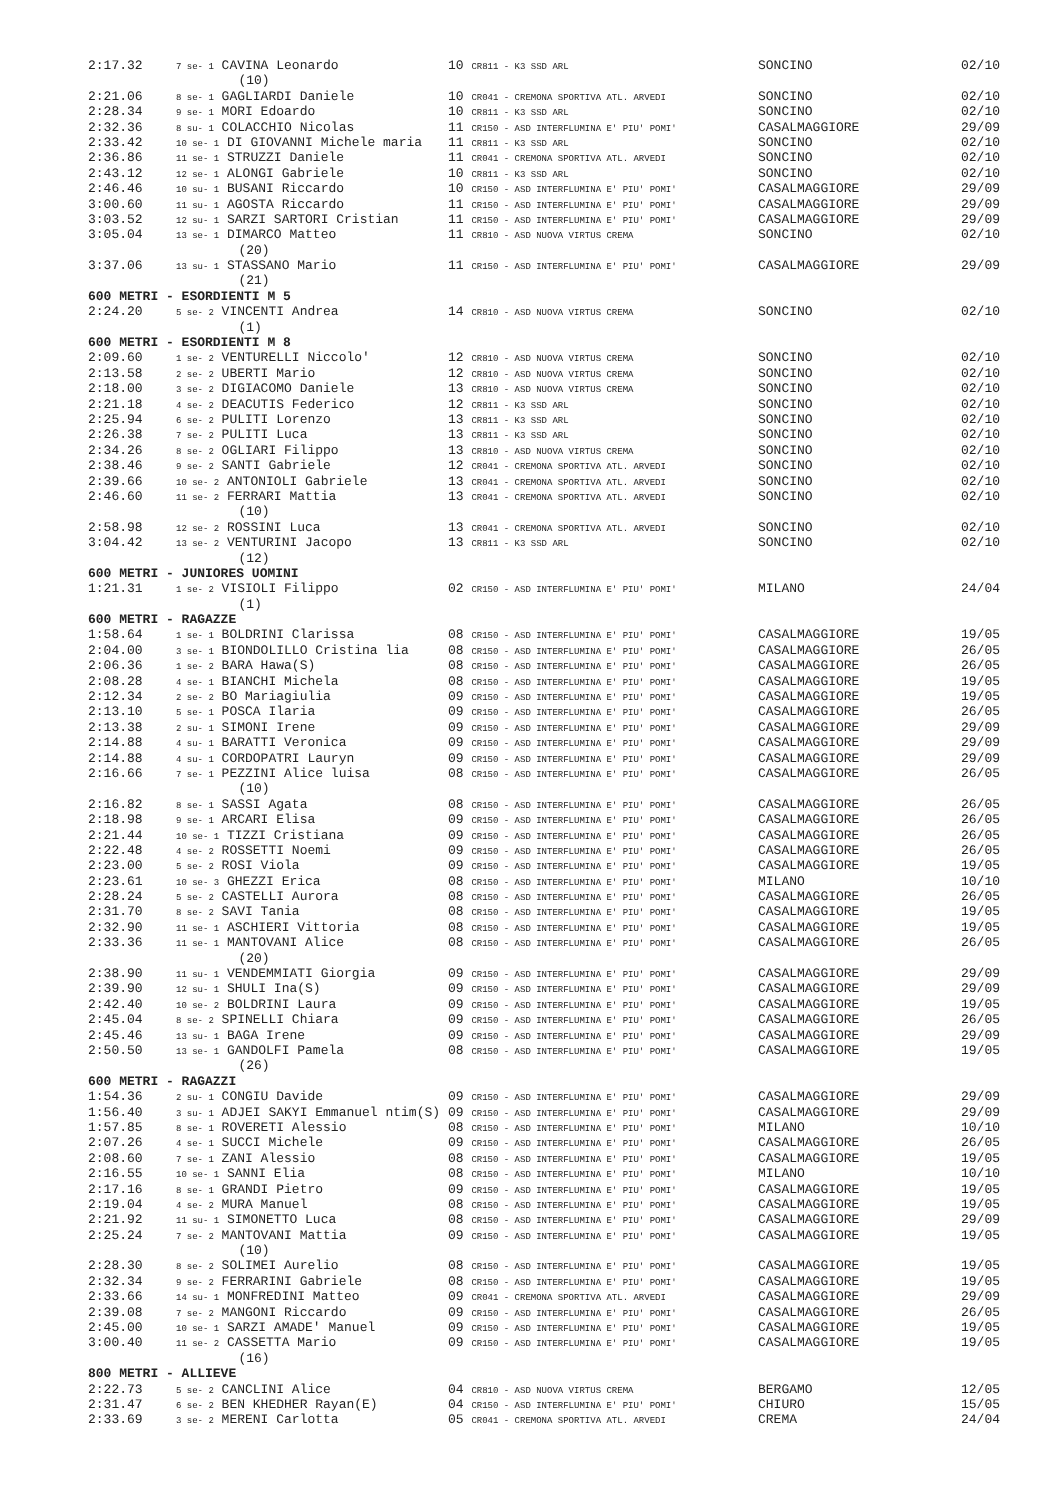| 2:17.32 | 7 se- 1 CAVINA Leonardo | 10 CR811 - K3 SSD ARL | SONCINO | 02/10 |
| | (10) | | | |
| 2:21.06 | 8 se- 1 GAGLIARDI Daniele | 10 CR041 - CREMONA SPORTIVA ATL. ARVEDI | SONCINO | 02/10 |
| 2:28.34 | 9 se- 1 MORI Edoardo | 10 CR811 - K3 SSD ARL | SONCINO | 02/10 |
| 2:32.36 | 8 su- 1 COLACCHIO Nicolas | 11 CR150 - ASD INTERFLUMINA E' PIU' POMI' | CASALMAGGIORE | 29/09 |
| 2:33.42 | 10 se- 1 DI GIOVANNI Michele maria | 11 CR811 - K3 SSD ARL | SONCINO | 02/10 |
| 2:36.86 | 11 se- 1 STRUZZI Daniele | 11 CR041 - CREMONA SPORTIVA ATL. ARVEDI | SONCINO | 02/10 |
| 2:43.12 | 12 se- 1 ALONGI Gabriele | 10 CR811 - K3 SSD ARL | SONCINO | 02/10 |
| 2:46.46 | 10 su- 1 BUSANI Riccardo | 10 CR150 - ASD INTERFLUMINA E' PIU' POMI' | CASALMAGGIORE | 29/09 |
| 3:00.60 | 11 su- 1 AGOSTA Riccardo | 11 CR150 - ASD INTERFLUMINA E' PIU' POMI' | CASALMAGGIORE | 29/09 |
| 3:03.52 | 12 su- 1 SARZI SARTORI Cristian | 11 CR150 - ASD INTERFLUMINA E' PIU' POMI' | CASALMAGGIORE | 29/09 |
| 3:05.04 | 13 se- 1 DIMARCO Matteo | 11 CR810 - ASD NUOVA VIRTUS CREMA | SONCINO | 02/10 |
| | (20) | | | |
| 3:37.06 | 13 su- 1 STASSANO Mario | 11 CR150 - ASD INTERFLUMINA E' PIU' POMI' | CASALMAGGIORE | 29/09 |
| | (21) | | | |
| 600 METRI - ESORDIENTI M 5 | | | | |
| 2:24.20 | 5 se- 2 VINCENTI Andrea | 14 CR810 - ASD NUOVA VIRTUS CREMA | SONCINO | 02/10 |
| | (1) | | | |
| 600 METRI - ESORDIENTI M 8 | | | | |
| 2:09.60 | 1 se- 2 VENTURELLI Niccolo' | 12 CR810 - ASD NUOVA VIRTUS CREMA | SONCINO | 02/10 |
| 2:13.58 | 2 se- 2 UBERTI Mario | 12 CR810 - ASD NUOVA VIRTUS CREMA | SONCINO | 02/10 |
| 2:18.00 | 3 se- 2 DIGIACOMO Daniele | 13 CR810 - ASD NUOVA VIRTUS CREMA | SONCINO | 02/10 |
| 2:21.18 | 4 se- 2 DEACUTIS Federico | 12 CR811 - K3 SSD ARL | SONCINO | 02/10 |
| 2:25.94 | 6 se- 2 PULITI Lorenzo | 13 CR811 - K3 SSD ARL | SONCINO | 02/10 |
| 2:26.38 | 7 se- 2 PULITI Luca | 13 CR811 - K3 SSD ARL | SONCINO | 02/10 |
| 2:34.26 | 8 se- 2 OGLIARI Filippo | 13 CR810 - ASD NUOVA VIRTUS CREMA | SONCINO | 02/10 |
| 2:38.46 | 9 se- 2 SANTI Gabriele | 12 CR041 - CREMONA SPORTIVA ATL. ARVEDI | SONCINO | 02/10 |
| 2:39.66 | 10 se- 2 ANTONIOLI Gabriele | 13 CR041 - CREMONA SPORTIVA ATL. ARVEDI | SONCINO | 02/10 |
| 2:46.60 | 11 se- 2 FERRARI Mattia | 13 CR041 - CREMONA SPORTIVA ATL. ARVEDI | SONCINO | 02/10 |
| | (10) | | | |
| 2:58.98 | 12 se- 2 ROSSINI Luca | 13 CR041 - CREMONA SPORTIVA ATL. ARVEDI | SONCINO | 02/10 |
| 3:04.42 | 13 se- 2 VENTURINI Jacopo | 13 CR811 - K3 SSD ARL | SONCINO | 02/10 |
| | (12) | | | |
| 600 METRI - JUNIORES UOMINI | | | | |
| 1:21.31 | 1 se- 2 VISIOLI Filippo | 02 CR150 - ASD INTERFLUMINA E' PIU' POMI' | MILANO | 24/04 |
| | (1) | | | |
| 600 METRI - RAGAZZE | | | | |
| 1:58.64 | 1 se- 1 BOLDRINI Clarissa | 08 CR150 - ASD INTERFLUMINA E' PIU' POMI' | CASALMAGGIORE | 19/05 |
| 2:04.00 | 3 se- 1 BIONDOLILLO Cristina lia | 08 CR150 - ASD INTERFLUMINA E' PIU' POMI' | CASALMAGGIORE | 26/05 |
| 2:06.36 | 1 se- 2 BARA Hawa(S) | 08 CR150 - ASD INTERFLUMINA E' PIU' POMI' | CASALMAGGIORE | 26/05 |
| 2:08.28 | 4 se- 1 BIANCHI Michela | 08 CR150 - ASD INTERFLUMINA E' PIU' POMI' | CASALMAGGIORE | 19/05 |
| 2:12.34 | 2 se- 2 BO Mariagiulia | 09 CR150 - ASD INTERFLUMINA E' PIU' POMI' | CASALMAGGIORE | 19/05 |
| 2:13.10 | 5 se- 1 POSCA Ilaria | 09 CR150 - ASD INTERFLUMINA E' PIU' POMI' | CASALMAGGIORE | 26/05 |
| 2:13.38 | 2 su- 1 SIMONI Irene | 09 CR150 - ASD INTERFLUMINA E' PIU' POMI' | CASALMAGGIORE | 29/09 |
| 2:14.88 | 4 su- 1 BARATTI Veronica | 09 CR150 - ASD INTERFLUMINA E' PIU' POMI' | CASALMAGGIORE | 29/09 |
| 2:14.88 | 4 su- 1 CORDOPATRI Lauryn | 09 CR150 - ASD INTERFLUMINA E' PIU' POMI' | CASALMAGGIORE | 29/09 |
| 2:16.66 | 7 se- 1 PEZZINI Alice luisa | 08 CR150 - ASD INTERFLUMINA E' PIU' POMI' | CASALMAGGIORE | 26/05 |
| | (10) | | | |
| 2:16.82 | 8 se- 1 SASSI Agata | 08 CR150 - ASD INTERFLUMINA E' PIU' POMI' | CASALMAGGIORE | 26/05 |
| 2:18.98 | 9 se- 1 ARCARI Elisa | 09 CR150 - ASD INTERFLUMINA E' PIU' POMI' | CASALMAGGIORE | 26/05 |
| 2:21.44 | 10 se- 1 TIZZI Cristiana | 09 CR150 - ASD INTERFLUMINA E' PIU' POMI' | CASALMAGGIORE | 26/05 |
| 2:22.48 | 4 se- 2 ROSSETTI Noemi | 09 CR150 - ASD INTERFLUMINA E' PIU' POMI' | CASALMAGGIORE | 26/05 |
| 2:23.00 | 5 se- 2 ROSI Viola | 09 CR150 - ASD INTERFLUMINA E' PIU' POMI' | CASALMAGGIORE | 19/05 |
| 2:23.61 | 10 se- 3 GHEZZI Erica | 08 CR150 - ASD INTERFLUMINA E' PIU' POMI' | MILANO | 10/10 |
| 2:28.24 | 5 se- 2 CASTELLI Aurora | 08 CR150 - ASD INTERFLUMINA E' PIU' POMI' | CASALMAGGIORE | 26/05 |
| 2:31.70 | 8 se- 2 SAVI Tania | 08 CR150 - ASD INTERFLUMINA E' PIU' POMI' | CASALMAGGIORE | 19/05 |
| 2:32.90 | 11 se- 1 ASCHIERI Vittoria | 08 CR150 - ASD INTERFLUMINA E' PIU' POMI' | CASALMAGGIORE | 19/05 |
| 2:33.36 | 11 se- 1 MANTOVANI Alice | 08 CR150 - ASD INTERFLUMINA E' PIU' POMI' | CASALMAGGIORE | 26/05 |
| | (20) | | | |
| 2:38.90 | 11 su- 1 VENDEMMIATI Giorgia | 09 CR150 - ASD INTERFLUMINA E' PIU' POMI' | CASALMAGGIORE | 29/09 |
| 2:39.90 | 12 su- 1 SHULI Ina(S) | 09 CR150 - ASD INTERFLUMINA E' PIU' POMI' | CASALMAGGIORE | 29/09 |
| 2:42.40 | 10 se- 2 BOLDRINI Laura | 09 CR150 - ASD INTERFLUMINA E' PIU' POMI' | CASALMAGGIORE | 19/05 |
| 2:45.04 | 8 se- 2 SPINELLI Chiara | 09 CR150 - ASD INTERFLUMINA E' PIU' POMI' | CASALMAGGIORE | 26/05 |
| 2:45.46 | 13 su- 1 BAGA Irene | 09 CR150 - ASD INTERFLUMINA E' PIU' POMI' | CASALMAGGIORE | 29/09 |
| 2:50.50 | 13 se- 1 GANDOLFI Pamela | 08 CR150 - ASD INTERFLUMINA E' PIU' POMI' | CASALMAGGIORE | 19/05 |
| | (26) | | | |
| 600 METRI - RAGAZZI | | | | |
| 1:54.36 | 2 su- 1 CONGIU Davide | 09 CR150 - ASD INTERFLUMINA E' PIU' POMI' | CASALMAGGIORE | 29/09 |
| 1:56.40 | 3 su- 1 ADJEI SAKYI Emmanuel ntim(S) | 09 CR150 - ASD INTERFLUMINA E' PIU' POMI' | CASALMAGGIORE | 29/09 |
| 1:57.85 | 8 se- 1 ROVERETI Alessio | 08 CR150 - ASD INTERFLUMINA E' PIU' POMI' | MILANO | 10/10 |
| 2:07.26 | 4 se- 1 SUCCI Michele | 09 CR150 - ASD INTERFLUMINA E' PIU' POMI' | CASALMAGGIORE | 26/05 |
| 2:08.60 | 7 se- 1 ZANI Alessio | 08 CR150 - ASD INTERFLUMINA E' PIU' POMI' | CASALMAGGIORE | 19/05 |
| 2:16.55 | 10 se- 1 SANNI Elia | 08 CR150 - ASD INTERFLUMINA E' PIU' POMI' | MILANO | 10/10 |
| 2:17.16 | 8 se- 1 GRANDI Pietro | 09 CR150 - ASD INTERFLUMINA E' PIU' POMI' | CASALMAGGIORE | 19/05 |
| 2:19.04 | 4 se- 2 MURA Manuel | 08 CR150 - ASD INTERFLUMINA E' PIU' POMI' | CASALMAGGIORE | 19/05 |
| 2:21.92 | 11 su- 1 SIMONETTO Luca | 08 CR150 - ASD INTERFLUMINA E' PIU' POMI' | CASALMAGGIORE | 29/09 |
| 2:25.24 | 7 se- 2 MANTOVANI Mattia | 09 CR150 - ASD INTERFLUMINA E' PIU' POMI' | CASALMAGGIORE | 19/05 |
| | (10) | | | |
| 2:28.30 | 8 se- 2 SOLIMEI Aurelio | 08 CR150 - ASD INTERFLUMINA E' PIU' POMI' | CASALMAGGIORE | 19/05 |
| 2:32.34 | 9 se- 2 FERRARINI Gabriele | 08 CR150 - ASD INTERFLUMINA E' PIU' POMI' | CASALMAGGIORE | 19/05 |
| 2:33.66 | 14 su- 1 MONFREDINI Matteo | 09 CR041 - CREMONA SPORTIVA ATL. ARVEDI | CASALMAGGIORE | 29/09 |
| 2:39.08 | 7 se- 2 MANGONI Riccardo | 09 CR150 - ASD INTERFLUMINA E' PIU' POMI' | CASALMAGGIORE | 26/05 |
| 2:45.00 | 10 se- 1 SARZI AMADE' Manuel | 09 CR150 - ASD INTERFLUMINA E' PIU' POMI' | CASALMAGGIORE | 19/05 |
| 3:00.40 | 11 se- 2 CASSETTA Mario | 09 CR150 - ASD INTERFLUMINA E' PIU' POMI' | CASALMAGGIORE | 19/05 |
| | (16) | | | |
| 800 METRI - ALLIEVE | | | | |
| 2:22.73 | 5 se- 2 CANCLINI Alice | 04 CR810 - ASD NUOVA VIRTUS CREMA | BERGAMO | 12/05 |
| 2:31.47 | 6 se- 2 BEN KHEDHER Rayan(E) | 04 CR150 - ASD INTERFLUMINA E' PIU' POMI' | CHIURO | 15/05 |
| 2:33.69 | 3 se- 2 MERENI Carlotta | 05 CR041 - CREMONA SPORTIVA ATL. ARVEDI | CREMA | 24/04 |